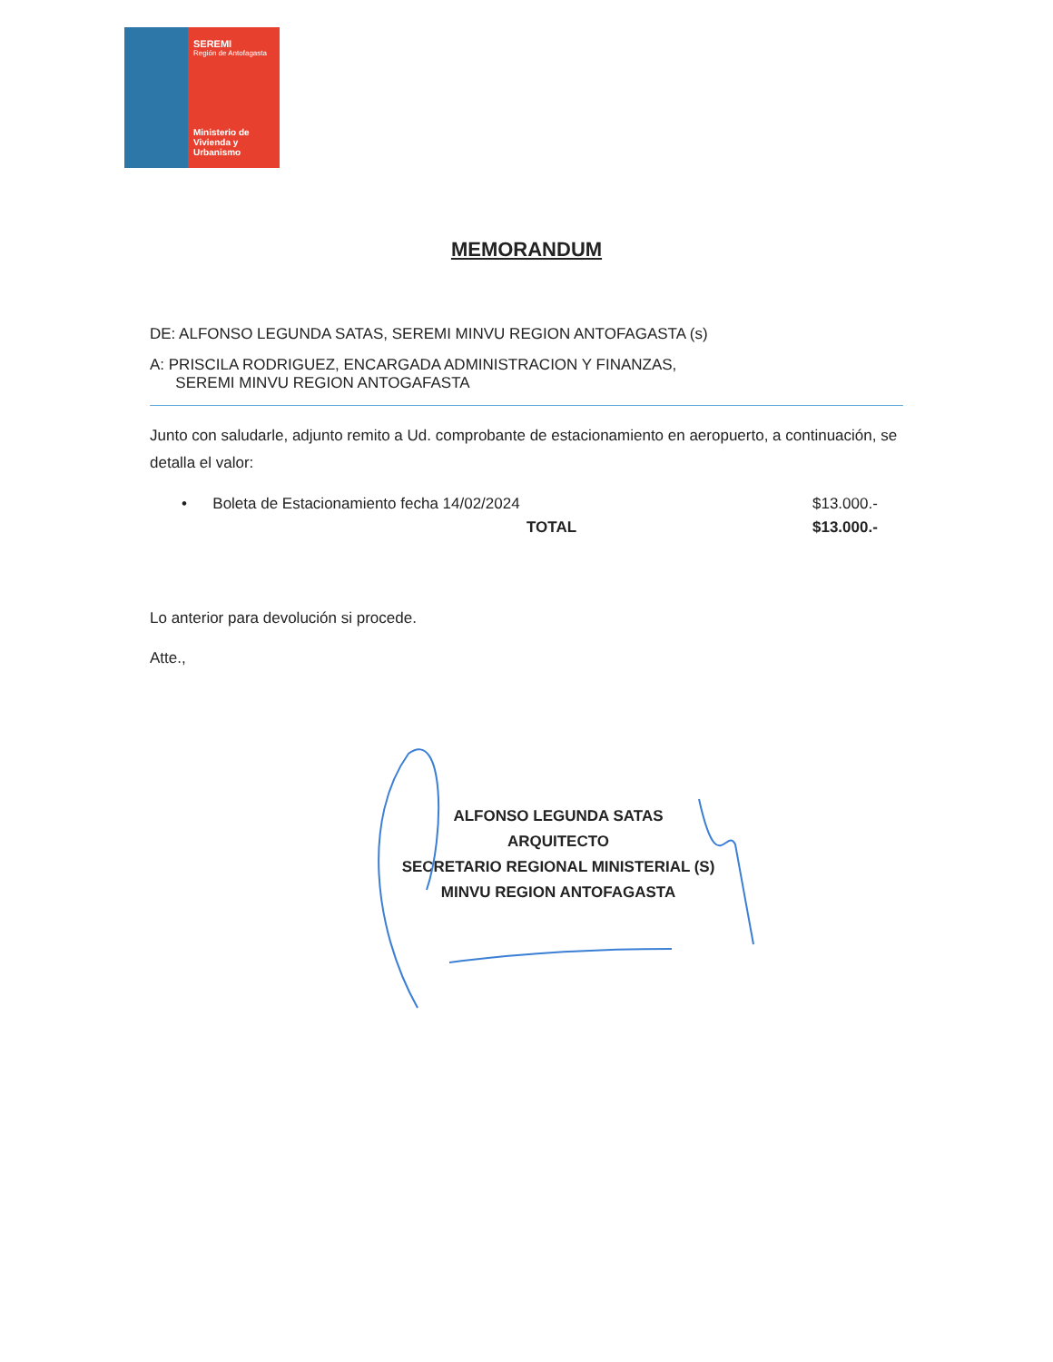SEREMI
Región de Antofagasta
Ministerio de
Vivienda y
Urbanismo
MEMORANDUM
DE: ALFONSO LEGUNDA SATAS, SEREMI MINVU REGION ANTOFAGASTA (s)
A: PRISCILA RODRIGUEZ, ENCARGADA ADMINISTRACION Y FINANZAS,
SEREMI MINVU REGION ANTOGAFASTA
Junto con saludarle, adjunto remito a Ud. comprobante de estacionamiento en aeropuerto, a continuación, se detalla el valor:
• Boleta de Estacionamiento fecha 14/02/2024
$13.000.-
TOTAL $13.000.-
Lo anterior para devolución si procede.
Atte.,
ALFONSO LEGUNDA SATAS
ARQUITECTO
SECRETARIO REGIONAL MINISTERIAL (S)
MINVU REGION ANTOFAGASTA